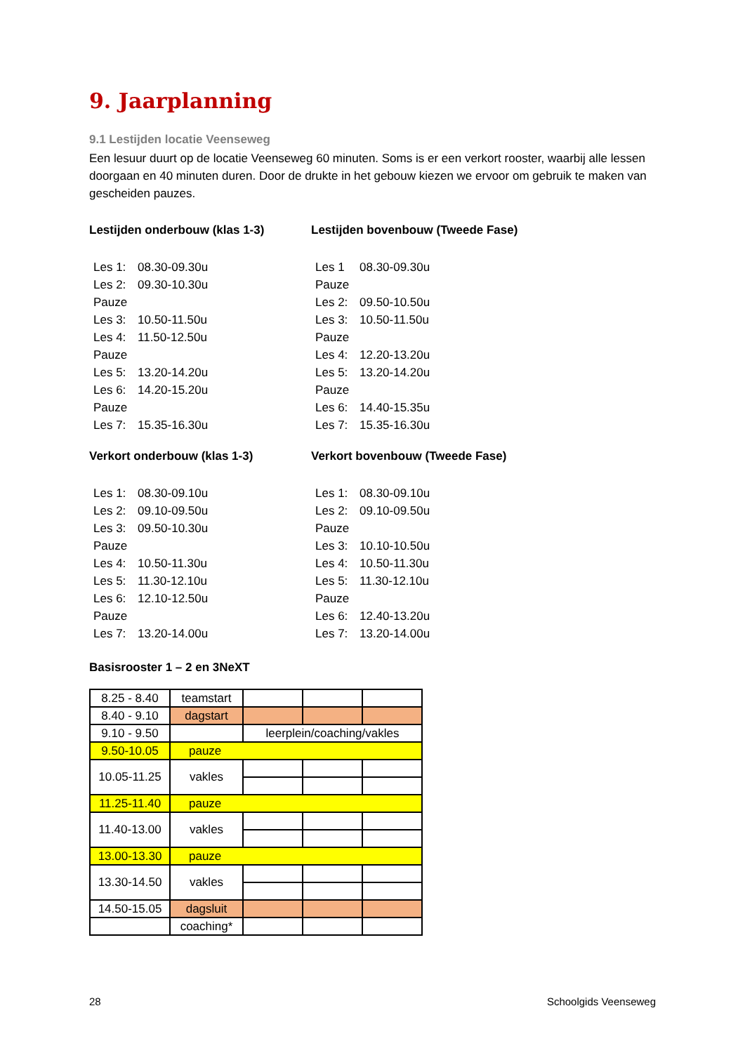9. Jaarplanning
9.1 Lestijden locatie Veenseweg
Een lesuur duurt op de locatie Veenseweg 60 minuten. Soms is er een verkort rooster, waarbij alle lessen doorgaan en 40 minuten duren. Door de drukte in het gebouw kiezen we ervoor om gebruik te maken van gescheiden pauzes.
Lestijden onderbouw (klas 1-3)
Les 1: 08.30-09.30u
Les 2: 09.30-10.30u
Pauze
Les 3: 10.50-11.50u
Les 4: 11.50-12.50u
Pauze
Les 5: 13.20-14.20u
Les 6: 14.20-15.20u
Pauze
Les 7: 15.35-16.30u
Lestijden bovenbouw (Tweede Fase)
Les 1 08.30-09.30u
Pauze
Les 2: 09.50-10.50u
Les 3: 10.50-11.50u
Pauze
Les 4: 12.20-13.20u
Les 5: 13.20-14.20u
Pauze
Les 6: 14.40-15.35u
Les 7: 15.35-16.30u
Verkort onderbouw (klas 1-3)
Les 1: 08.30-09.10u
Les 2: 09.10-09.50u
Les 3: 09.50-10.30u
Pauze
Les 4: 10.50-11.30u
Les 5: 11.30-12.10u
Les 6: 12.10-12.50u
Pauze
Les 7: 13.20-14.00u
Verkort bovenbouw (Tweede Fase)
Les 1: 08.30-09.10u
Les 2: 09.10-09.50u
Pauze
Les 3: 10.10-10.50u
Les 4: 10.50-11.30u
Les 5: 11.30-12.10u
Pauze
Les 6: 12.40-13.20u
Les 7: 13.20-14.00u
Basisrooster 1 – 2 en 3NeXT
| 8.25 - 8.40 | teamstart | | | |
| 8.40 - 9.10 | dagstart | | | |
| 9.10 - 9.50 | | leerplein/coaching/vakles | | |
| 9.50-10.05 | pauze | | | |
| 10.05-11.25 | vakles | | | |
| 11.25-11.40 | pauze | | | |
| 11.40-13.00 | vakles | | | |
| 13.00-13.30 | pauze | | | |
| 13.30-14.50 | vakles | | | |
| 14.50-15.05 | dagsluit | | | |
| | coaching* | | | |
28 Schoolgids Veenseweg